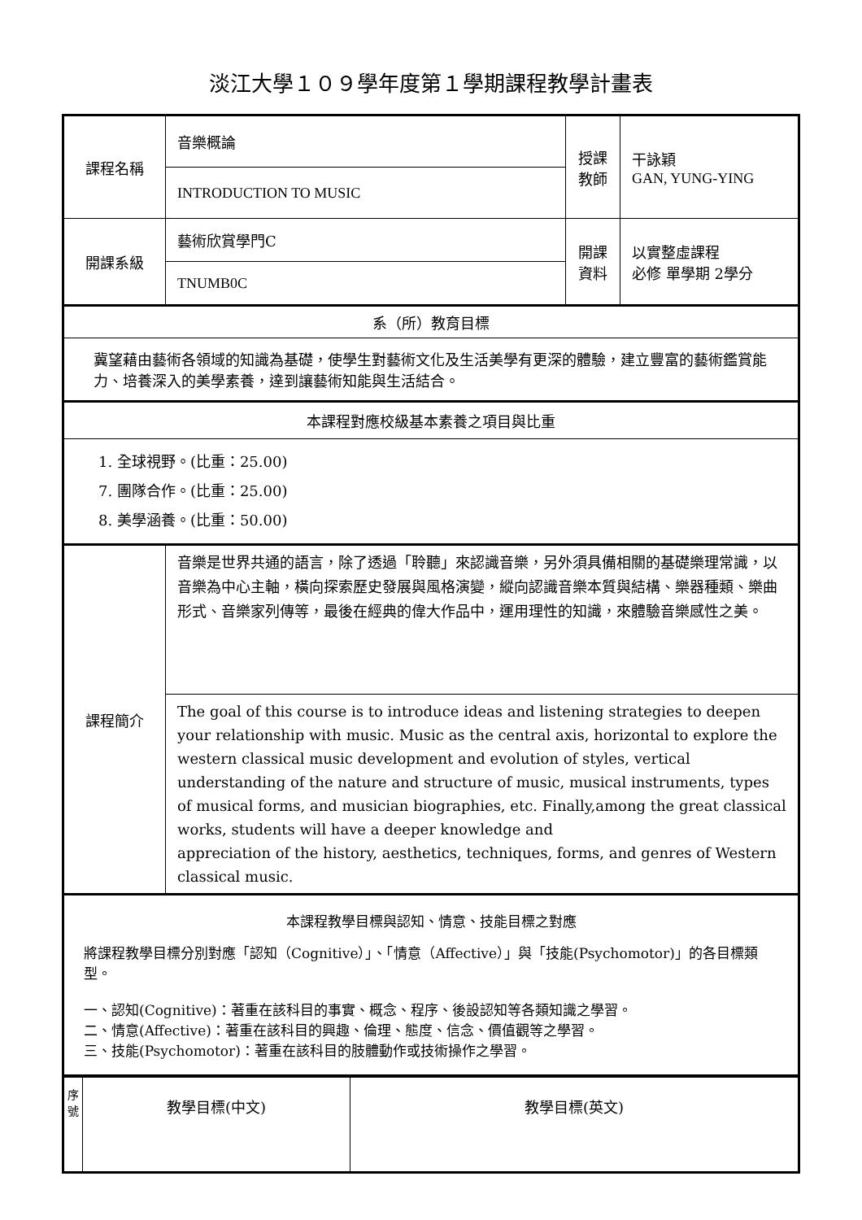淡江大學１０９學年度第１學期課程教學計畫表
| 課程名稱 | 音樂概論 | 授課 教師 | 干詠穎 GAN, YUNG-YING |
| | INTRODUCTION TO MUSIC | | |
| 開課系級 | 藝術欣賞學門C | 開課 資料 | 以實整虛課程 必修 單學期 2學分 |
| | TNUMB0C | | |
| 系（所）教育目標 | | | |
| 冀望藉由藝術各領域的知識為基礎，使學生對藝術文化及生活美學有更深的體驗，建立豐富的藝術鑑賞能力、培養深入的美學素養，達到讓藝術知能與生活結合。 | | | |
| 本課程對應校級基本素養之項目與比重 | | | |
| 1. 全球視野。(比重：25.00) 7. 團隊合作。(比重：25.00) 8. 美學涵養。(比重：50.00) | | | |
| 課程簡介 | 音樂是世界共通的語言，除了透過「聆聽」來認識音樂，另外須具備相關的基礎樂理常識，以音樂為中心主軸，橫向探索歷史發展與風格演變，縱向認識音樂本質與結構、樂器種類、樂曲形式、音樂家列傳等，最後在經典的偉大作品中，運用理性的知識，來體驗音樂感性之美。 | | |
| | The goal of this course is to introduce ideas and listening strategies to deepen your relationship with music. Music as the central axis, horizontal to explore the western classical music development and evolution of styles, vertical understanding of the nature and structure of music, musical instruments, types of musical forms, and musician biographies, etc. Finally,among the great classical works, students will have a deeper knowledge and appreciation of the history, aesthetics, techniques, forms, and genres of Western classical music. | | |
| 本課程教學目標與認知、情意、技能目標之對應 將課程教學目標分別對應「認知（Cognitive）」、「情意（Affective）」與「技能(Psychomotor)」的各目標類型。 一、認知(Cognitive)：著重在該科目的事實、概念、程序、後設認知等各類知識之學習。 二、情意(Affective)：著重在該科目的興趣、倫理、態度、信念、價值觀等之學習。 三、技能(Psychomotor)：著重在該科目的肢體動作或技術操作之學習。 | | | |
| 序號 | 教學目標(中文) | 教學目標(英文) |